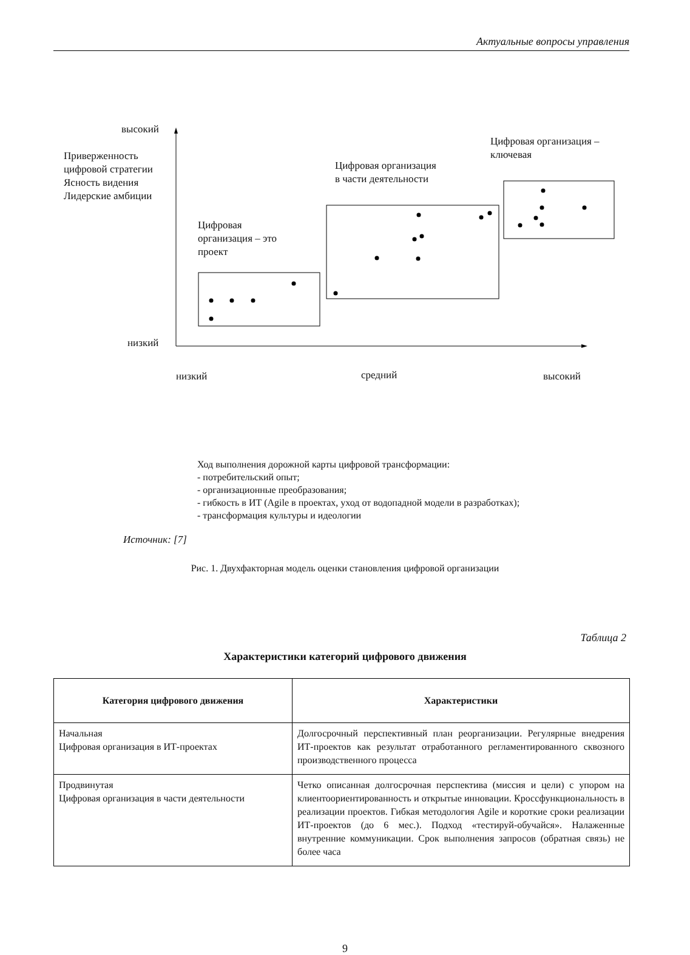Актуальные вопросы управления
высокий
Приверженность
цифровой стратегии
Ясность видения
Лидерские амбиции
низкий
Цифровая
организация – это
проект
Цифровая организация
в части деятельности
Цифровая организация –
ключевая
низкий средний высокий
Ход выполнения дорожной карты цифровой трансформации:
- потребительский опыт;
- организационные преобразования;
- гибкость в ИТ (Agile в проектах, уход от водопадной модели в разработках);
- трансформация культуры и идеологии
Источник: [7]
Рис. 1. Двухфакторная модель оценки становления цифровой организации
Таблица 2
Характеристики категорий цифрового движения
| Категория цифрового движения | Характеристики |
| --- | --- |
| Начальная Цифровая организация в ИТ-проектах | Долгосрочный перспективный план реорганизации. Регулярные внедрения ИТ-проектов как результат отработанного регламентированного сквозного производственного процесса |
| Продвинутая Цифровая организация в части деятельности | Четко описанная долгосрочная перспектива (миссия и цели) с упором на клиентоориентированность и открытые инновации. Кросс­функциональность в реализации проектов. Гибкая методология Agile и короткие сроки реализации ИТ-проектов (до 6 мес.). Подход «тестируй-обучайся». Налаженные внутренние коммуникации. Срок выполнения запросов (обратная связь) не более часа |
9